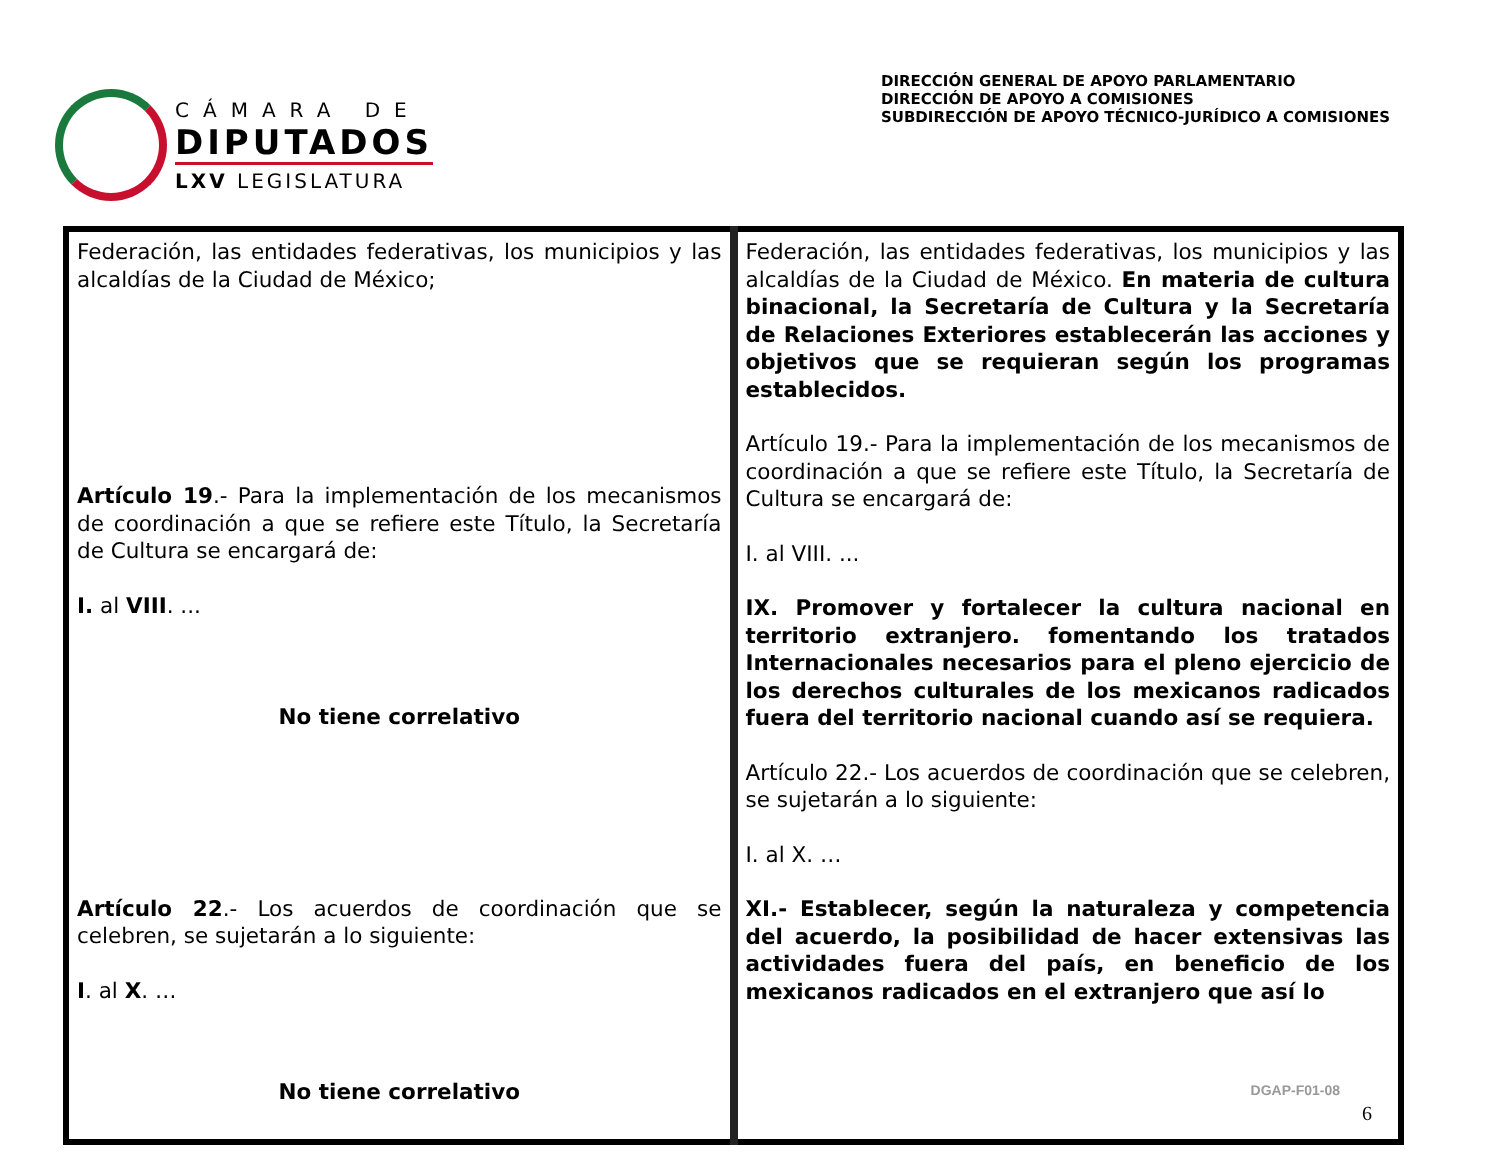CÁMARA DE
DIPUTADOS
LXV LEGISLATURA
DIRECCIÓN GENERAL DE APOYO PARLAMENTARIO
DIRECCIÓN DE APOYO A COMISIONES
SUBDIRECCIÓN DE APOYO TÉCNICO-JURÍDICO A COMISIONES
| Federación, las entidades federativas, los municipios y las alcaldías de la Ciudad de México; Artículo 19 .- Para la implementación de los mecanismos de coordinación a que se refiere este Título, la Secretaría de Cultura se encargará de: I. al VIII . ... No tiene correlativo Artículo 22 .- Los acuerdos de coordinación que se celebren, se sujetarán a lo siguiente: I . al X . … No tiene correlativo | Federación, las entidades federativas, los municipios y las alcaldías de la Ciudad de México. En materia de cultura binacional, la Secretaría de Cultura y la Secretaría de Relaciones Exteriores establecerán las acciones y objetivos que se requieran según los programas establecidos. Artículo 19.- Para la implementación de los mecanismos de coordinación a que se refiere este Título, la Secretaría de Cultura se encargará de: I. al VIII. ... IX. Promover y fortalecer la cultura nacional en territorio extranjero. fomentando los tratados Internacionales necesarios para el pleno ejercicio de los derechos culturales de los mexicanos radicados fuera del territorio nacional cuando así se requiera. Artículo 22.- Los acuerdos de coordinación que se celebren, se sujetarán a lo siguiente: I. al X. … XI.- Establecer, según la naturaleza y competencia del acuerdo, la posibilidad de hacer extensivas las actividades fuera del país, en beneficio de los mexicanos radicados en el extranjero que así lo |
DGAP-F01-08
6